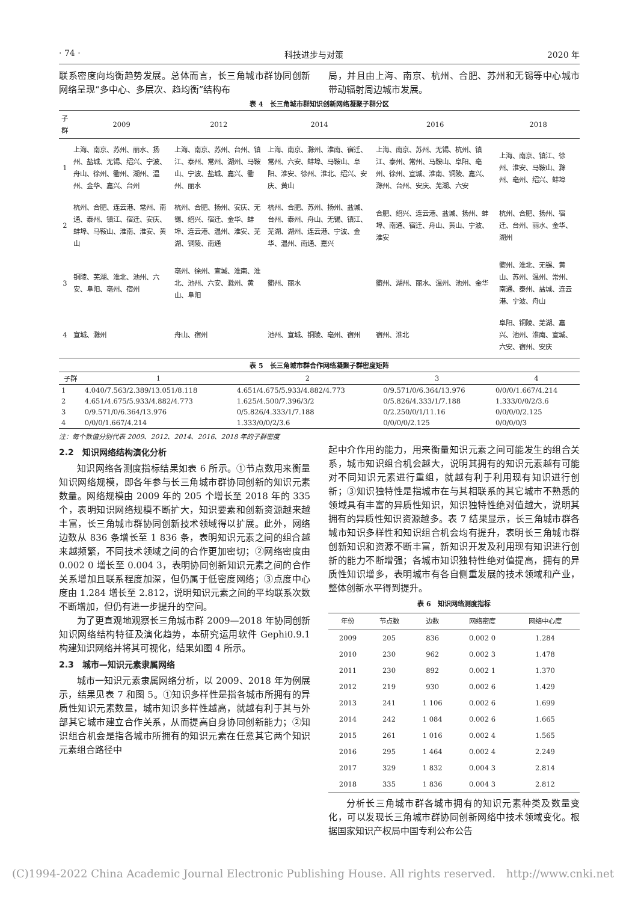· 74 · 科技进步与对策 2020 年
联系密度向均衡趋势发展。总体而言，长三角城市群协同创新网络呈现“多中心、多层次、趋均衡”结构布
局，并且由上海、南京、杭州、合肥、苏州和无锡等中心城市带动辐射周边城市发展。
表 4　长三角城市群知识创新网络凝聚子群分区
| 子群 | 2009 | 2012 | 2014 | 2016 | 2018 |
| --- | --- | --- | --- | --- | --- |
| 1 | 上海、南京、苏州、丽水、扬州、盐城、无锡、绍兴、宁波、舟山、徐州、衢州、湖州、温州、金华、嘉兴、台州 | 上海、南京、苏州、台州、镇江、泰州、常州、湖州、马鞍山、宁波、盐城、嘉兴、衢州、丽水 | 上海、南京、滁州、淮南、宿迁、常州、六安、蚌埠、马鞍山、阜阳、淮安、徐州、淮北、绍兴、安庆、黄山 | 上海、南京、苏州、无锡、杭州、镇江、泰州、常州、马鞍山、阜阳、亳州、徐州、宣城、淮南、铜陵、嘉兴、滁州、台州、安庆、芜湖、六安 | 上海、南京、镇江、徐州、淮安、马鞍山、滁州、亳州、绍兴、蚌埠 |
| 2 | 杭州、合肥、连云港、常州、南通、泰州、镇江、宿迁、安庆、蚌埠、马鞍山、淮南、淮安、黄山 | 杭州、合肥、扬州、安庆、无锡、绍兴、宿迁、金华、蚌埠、连云港、温州、淮安、芜湖、铜陵、南通 | 杭州、合肥、苏州、扬州、盐城、台州、泰州、舟山、无锡、镇江、芜湖、湖州、连云港、宁波、金华、温州、南通、嘉兴 | 合肥、绍兴、连云港、盐城、扬州、蚌埠、南通、宿迁、舟山、黄山、宁波、淮安 | 杭州、合肥、扬州、宿迁、台州、丽水、金华、湖州 |
| 3 | 铜陵、芜湖、淮北、池州、六安、阜阳、亳州、宿州 | 亳州、徐州、宣城、淮南、淮北、池州、六安、滁州、黄山、阜阳 | 衢州、丽水 | 衢州、湖州、丽水、温州、池州、金华 | 衢州、淮北、无锡、黄山、苏州、温州、常州、南通、泰州、盐城、连云港、宁波、舟山 |
| 4 | 宣城、滁州 | 舟山、宿州 | 池州、宣城、铜陵、亳州、宿州 | 宿州、淮北 | 阜阳、铜陵、芜湖、嘉兴、池州、淮南、宣城、六安、宿州、安庆 |
表 5　长三角城市群合作网络凝聚子群密度矩阵
| 子群 | 1 | 2 | 3 | 4 |
| --- | --- | --- | --- | --- |
| 1 | 4.040/7.563/2.389/13.051/8.118 | 4.651/4.675/5.933/4.882/4.773 | 0/9.571/0/6.364/13.976 | 0/0/0/1.667/4.214 |
| 2 | 4.651/4.675/5.933/4.882/4.773 | 1.625/4.500/7.396/3/2 | 0/5.826/4.333/1/7.188 | 1.333/0/0/2/3.6 |
| 3 | 0/9.571/0/6.364/13.976 | 0/5.826/4.333/1/7.188 | 0/2.250/0/1/11.16 | 0/0/0/0/2.125 |
| 4 | 0/0/0/1.667/4.214 | 1.333/0/0/2/3.6 | 0/0/0/0/2.125 | 0/0/0/0/3 |
注：每个数值分别代表 2009、2012、2014、2016、2018 年的子群密度
2.2　知识网络结构演化分析
知识网络各测度指标结果如表 6 所示。①节点数用来衡量知识网络规模，即各年参与长三角城市群协同创新的知识元素数量。网络规模由 2009 年的 205 个增长至 2018 年的 335 个，表明知识网络规模不断扩大，知识要素和创新资源越来越丰富，长三角城市群协同创新技术领域得以扩展。此外，网络边数从 836 条增长至 1 836 条，表明知识元素之间的组合越来越频繁，不同技术领域之间的合作更加密切；②网络密度由 0.002 0 增长至 0.004 3，表明协同创新知识元素之间的合作关系增加且联系程度加深，但仍属于低密度网络；③点度中心度由 1.284 增长至 2.812，说明知识元素之间的平均联系次数不断增加，但仍有进一步提升的空间。
为了更直观地观察长三角城市群 2009—2018 年协同创新知识网络结构特征及演化趋势，本研究运用软件 Gephi0.9.1 构建知识网络并将其可视化，结果如图 4 所示。
2.3　城市—知识元素隶属网络
城市一知识元素隶属网络分析，以 2009、2018 年为例展示，结果见表 7 和图 5。①知识多样性是指各城市所拥有的异质性知识元素数量，城市知识多样性越高，就越有利于其与外部其它城市建立合作关系，从而提高自身协同创新能力；②知识组合机会是指各城市所拥有的知识元素在任意其它两个知识元素组合路径中
起中介作用的能力，用来衡量知识元素之间可能发生的组合关系，城市知识组合机会越大，说明其拥有的知识元素越有可能对不同知识元素进行重组，就越有利于利用现有知识进行创新；③知识独特性是指城市在与其相联系的其它城市不熟悉的领域具有丰富的异质性知识，知识独特性绝对值越大，说明其拥有的异质性知识资源越多。表 7 结果显示，长三角城市群各城市知识多样性和知识组合机会均有提升，表明长三角城市群创新知识和资源不断丰富，新知识开发及利用现有知识进行创新的能力不断增强；各城市知识独特性绝对值提高，拥有的异质性知识增多，表明城市有各自侧重发展的技术领域和产业，整体创新水平得到提升。
表 6　知识网络测度指标
| 年份 | 节点数 | 边数 | 网络密度 | 网络中心度 |
| --- | --- | --- | --- | --- |
| 2009 | 205 | 836 | 0.002 0 | 1.284 |
| 2010 | 230 | 962 | 0.002 3 | 1.478 |
| 2011 | 230 | 892 | 0.002 1 | 1.370 |
| 2012 | 219 | 930 | 0.002 6 | 1.429 |
| 2013 | 241 | 1 106 | 0.002 6 | 1.699 |
| 2014 | 242 | 1 084 | 0.002 6 | 1.665 |
| 2015 | 261 | 1 016 | 0.002 4 | 1.565 |
| 2016 | 295 | 1 464 | 0.002 4 | 2.249 |
| 2017 | 329 | 1 832 | 0.004 3 | 2.814 |
| 2018 | 335 | 1 836 | 0.004 3 | 2.812 |
分析长三角城市群各城市拥有的知识元素种类及数量变化，可以发现长三角城市群协同创新网络中技术领域变化。根据国家知识产权局中国专利公布公告
(C)1994-2022 China Academic Journal Electronic Publishing House. All rights reserved.　http://www.cnki.net